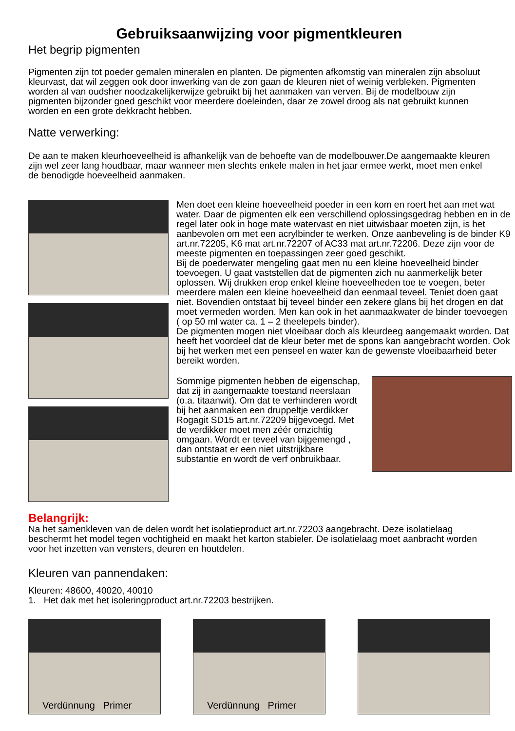Gebruiksaanwijzing voor pigmentkleuren
Het begrip pigmenten
Pigmenten zijn tot poeder gemalen mineralen en planten. De pigmenten afkomstig van mineralen zijn absoluut kleurvast, dat wil zeggen ook door inwerking van de zon gaan de kleuren niet of weinig verbleken. Pigmenten worden al van oudsher noodzakelijkerwijze gebruikt bij het aanmaken van verven. Bij de modelbouw zijn pigmenten bijzonder goed geschikt voor meerdere doeleinden, daar ze zowel droog als nat gebruikt kunnen worden en een grote dekkracht hebben.
Natte verwerking:
De aan te maken kleurhoeveelheid is afhankelijk van de behoefte van de modelbouwer.De aangemaakte kleuren zijn wel zeer lang houdbaar, maar wanneer men slechts enkele malen in het jaar ermee werkt, moet men enkel de benodigde hoeveelheid aanmaken.
Men doet een kleine hoeveelheid poeder in een kom en roert het aan met wat water. Daar de pigmenten elk een verschillend oplossingsgedrag hebben en in de regel later ook in hoge mate watervast en niet uitwisbaar moeten zijn, is het aanbevolen om met een acrylbinder te werken. Onze aanbeveling is de binder K9 art.nr.72205, K6 mat art.nr.72207 of AC33 mat art.nr.72206. Deze zijn voor de meeste pigmenten en toepassingen zeer goed geschikt.
Bij de poederwater mengeling gaat men nu een kleine hoeveelheid binder toevoegen. U gaat vaststellen dat de pigmenten zich nu aanmerkelijk beter oplossen. Wij drukken erop enkel kleine hoeveelheden toe te voegen, beter meerdere malen een kleine hoeveelheid dan eenmaal teveel. Teniet doen gaat niet. Bovendien ontstaat bij teveel binder een zekere glans bij het drogen en dat moet vermeden worden. Men kan ook in het aanmaakwater de binder toevoegen ( op 50 ml water ca. 1 – 2 theelepels binder).
De pigmenten mogen niet vloeibaar doch als kleurdeeg aangemaakt worden. Dat heeft het voordeel dat de kleur beter met de spons kan aangebracht worden. Ook bij het werken met een penseel en water kan de gewenste vloeibaarheid beter bereikt worden.
Sommige pigmenten hebben de eigenschap, dat zij in aangemaakte toestand neerslaan (o.a. titaanwit). Om dat te verhinderen wordt bij het aanmaken een druppeltje verdikker Rogagit SD15 art.nr.72209 bijgevoegd. Met de verdikker moet men zéér omzichtig omgaan. Wordt er teveel van bijgemengd , dan ontstaat er een niet uitstrijkbare substantie en wordt de verf onbruikbaar.
Belangrijk:
Na het samenkleven van de delen wordt het isolatieproduct art.nr.72203 aangebracht. Deze isolatielaag beschermt het model tegen vochtigheid en maakt het karton stabieler. De isolatielaag moet aanbracht worden voor het inzetten van vensters, deuren en houtdelen.
Kleuren van pannendaken:
Kleuren: 48600, 40020, 40010
1. Het dak met het isoleringproduct art.nr.72203 bestrijken.
Verdünnung Primer
Verdünnung Primer